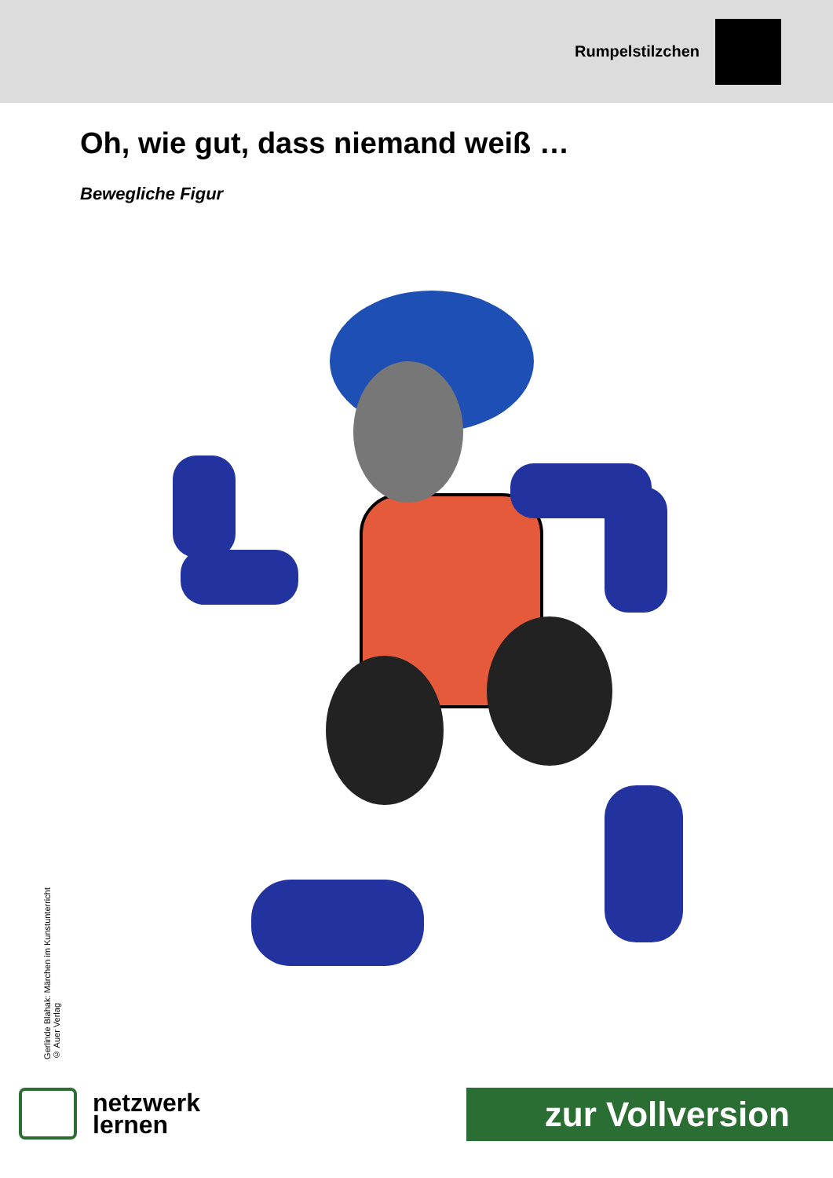Rumpelstilzchen
Oh, wie gut, dass niemand weiß …
Bewegliche Figur
Gerlinde Blahak: Märchen im Kunstunterricht
© Auer Verlag
netzwerk
lernen
zur Vollversion